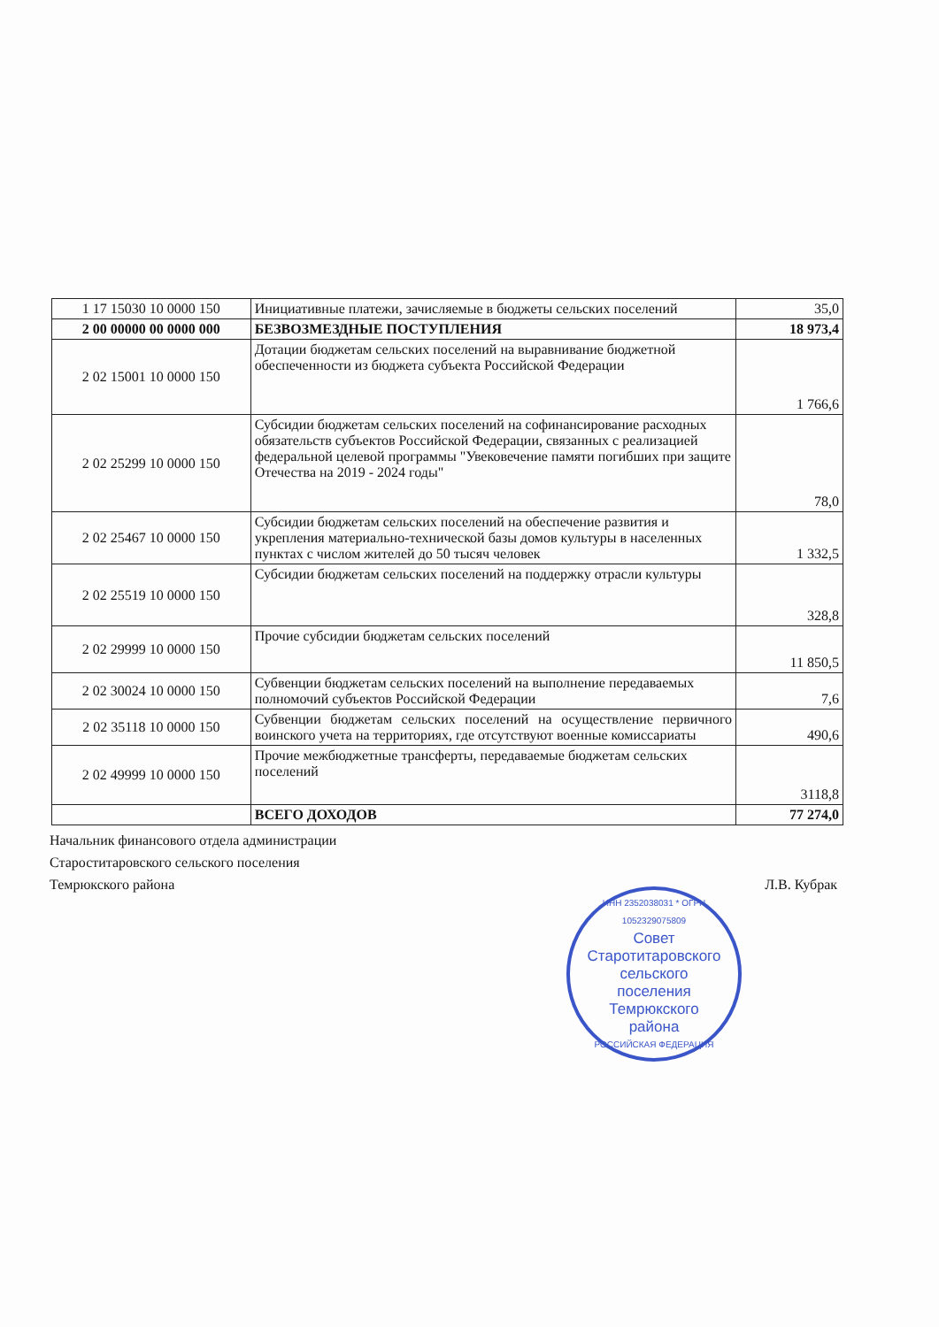| 1 17 15030 10 0000 150 | Инициативные платежи, зачисляемые в бюджеты сельских поселений | 35,0 |
| 2 00 00000 00 0000 000 | БЕЗВОЗМЕЗДНЫЕ ПОСТУПЛЕНИЯ | 18 973,4 |
| 2 02 15001 10 0000 150 | Дотации бюджетам сельских поселений на выравнивание бюджетной обеспеченности из бюджета субъекта Российской Федерации | 1 766,6 |
| 2 02 25299 10 0000 150 | Субсидии бюджетам сельских поселений на софинансирование расходных обязательств субъектов Российской Федерации, связанных с реализацией федеральной целевой программы "Увековечение памяти погибших при защите Отечества на 2019 - 2024 годы" | 78,0 |
| 2 02 25467 10 0000 150 | Субсидии бюджетам сельских поселений на обеспечение развития и укрепления материально-технической базы домов культуры в населенных пунктах с числом жителей до 50 тысяч человек | 1 332,5 |
| 2 02 25519 10 0000 150 | Субсидии бюджетам сельских поселений на поддержку отрасли культуры | 328,8 |
| 2 02 29999 10 0000 150 | Прочие субсидии бюджетам сельских поселений | 11 850,5 |
| 2 02 30024 10 0000 150 | Субвенции бюджетам сельских поселений на выполнение передаваемых полномочий субъектов Российской Федерации | 7,6 |
| 2 02 35118 10 0000 150 | Субвенции бюджетам сельских поселений на осуществление первичного воинского учета на территориях, где отсутствуют военные комиссариаты | 490,6 |
| 2 02 49999 10 0000 150 | Прочие межбюджетные трансферты, передаваемые бюджетам сельских поселений | 3118,8 |
| | ВСЕГО ДОХОДОВ | 77 274,0 |
Начальник финансового отдела администрации
Староститаровского сельского поселения
Темрюкского района Л.В. Кубрак
ИНН 2352038031 * ОГРН 1052329075809
Совет
Старотитаровского
сельского
поселения
Темрюкского
района
РОССИЙСКАЯ ФЕДЕРАЦИЯ